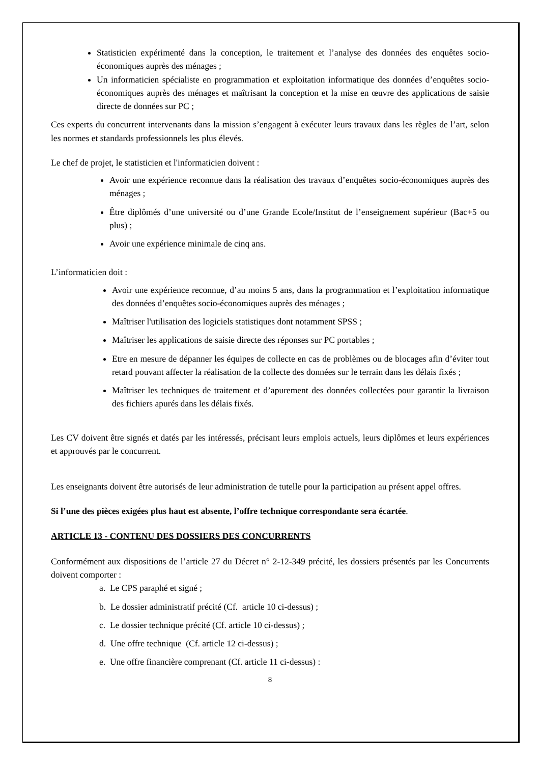Statisticien expérimenté dans la conception, le traitement et l’analyse des données des enquêtes socio-économiques auprès des ménages ;
Un informaticien spécialiste en programmation et exploitation informatique des données d’enquêtes socio-économiques auprès des ménages et maîtrisant la conception et la mise en œuvre des applications de saisie directe de données sur PC ;
Ces experts du concurrent intervenants dans la mission s’engagent à exécuter leurs travaux dans les règles de l’art, selon les normes et standards professionnels les plus élevés.
Le chef de projet, le statisticien et l'informaticien doivent :
Avoir une expérience reconnue dans la réalisation des travaux d’enquêtes socio-économiques auprès des ménages ;
Être diplômés d’une université ou d’une Grande Ecole/Institut de l’enseignement supérieur (Bac+5 ou plus) ;
Avoir une expérience minimale de cinq ans.
L’informaticien doit :
Avoir une expérience reconnue, d’au moins 5 ans, dans la programmation et l’exploitation informatique des données d’enquêtes socio-économiques auprès des ménages ;
Maîtriser l'utilisation des logiciels statistiques dont notamment SPSS ;
Maîtriser les applications de saisie directe des réponses sur PC portables ;
Etre en mesure de dépanner les équipes de collecte en cas de problèmes ou de blocages afin d’éviter tout retard pouvant affecter la réalisation de la collecte des données sur le terrain dans les délais fixés ;
Maîtriser les techniques de traitement et d’apurement des données collectées pour garantir la livraison des fichiers apurés dans les délais fixés.
Les CV doivent être signés et datés par les intéressés, précisant leurs emplois actuels, leurs diplômes et leurs expériences et approuvés par le concurrent.
Les enseignants doivent être autorisés de leur administration de tutelle pour la participation au présent appel offres.
Si l’une des pièces exigées plus haut est absente, l’offre technique correspondante sera écartée.
ARTICLE 13 - CONTENU DES DOSSIERS DES CONCURRENTS
Conformément aux dispositions de l’article 27 du Décret n° 2-12-349 précité, les dossiers présentés par les Concurrents doivent comporter :
a. Le CPS paraphé et signé ;
b. Le dossier administratif précité (Cf. article 10 ci-dessus) ;
c. Le dossier technique précité (Cf. article 10 ci-dessus) ;
d. Une offre technique (Cf. article 12 ci-dessus) ;
e. Une offre financière comprenant (Cf. article 11 ci-dessus) :
8